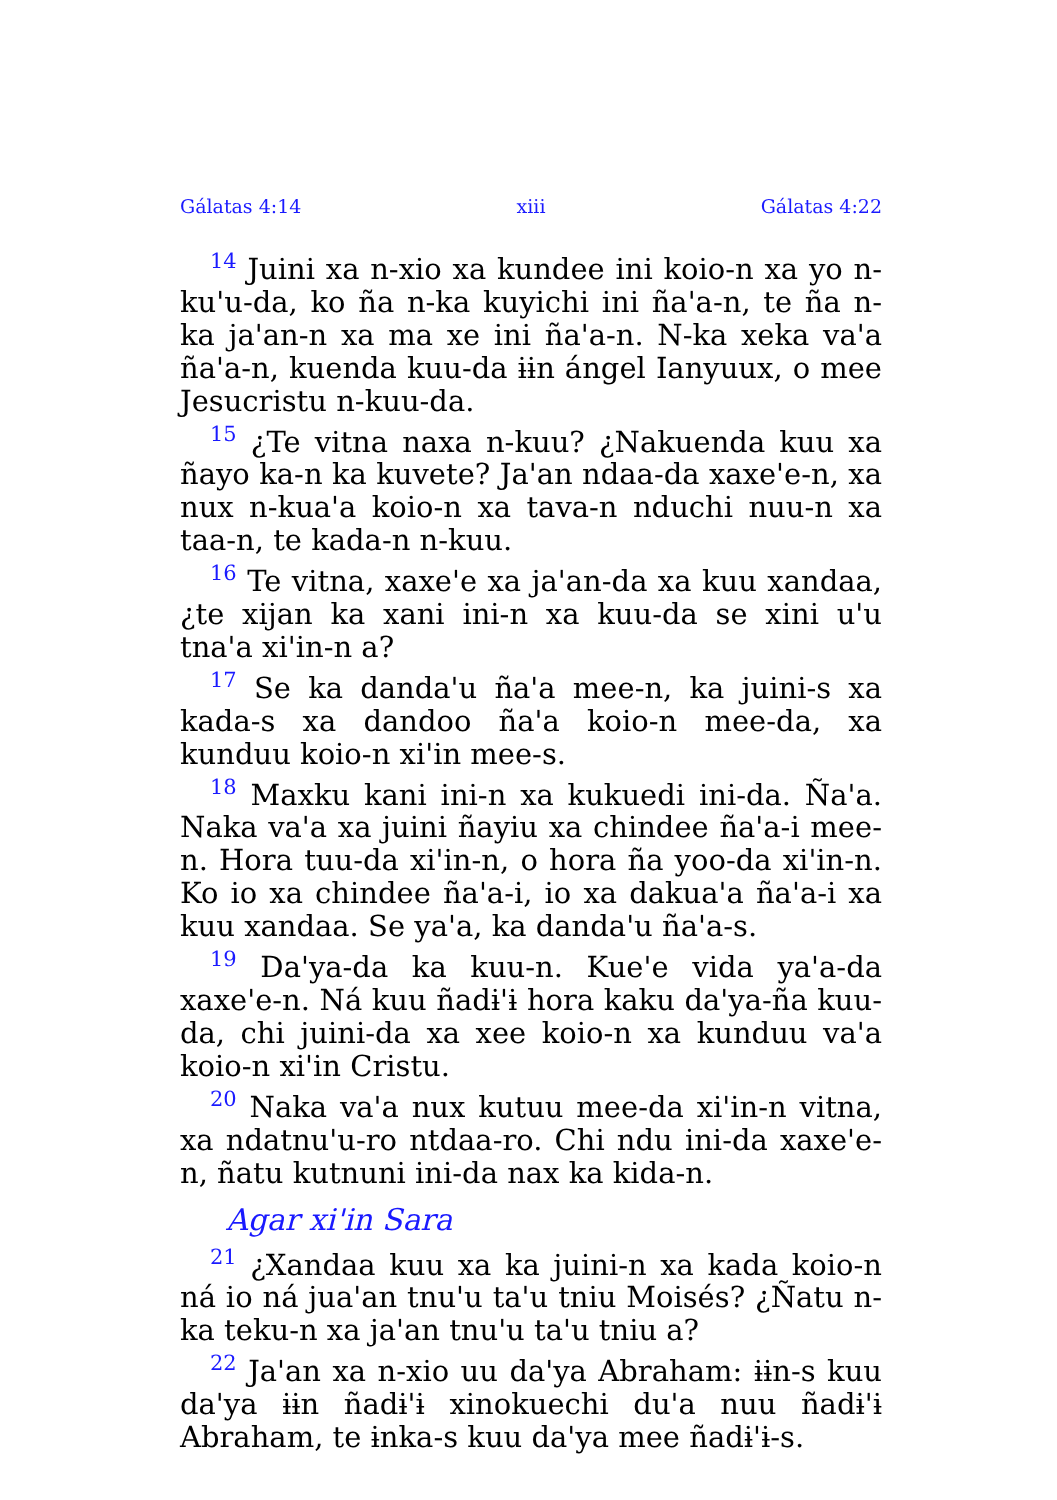Gálatas 4:14 xiii Gálatas 4:22
<sup>14</sup> Juini xa n-xio xa kundee ini koio-n xa yo n-ku'u-da, ko ña n-ka kuyichi ini ña'a-n, te ña n-ka ja'an-n xa ma xe ini ña'a-n. N-ka xeka va'a ña'a-n, kuenda kuu-da ɨɨn ángel Ianyuux, o mee Jesucristu n-kuu-da.
<sup>15</sup> ¿Te vitna naxa n-kuu? ¿Nakuenda kuu xa ñayo ka-n ka kuvete? Ja'an ndaa-da xaxe'e-n, xa nux n-kua'a koio-n xa tava-n nduchi nuu-n xa taa-n, te kada-n n-kuu.
<sup>16</sup> Te vitna, xaxe'e xa ja'an-da xa kuu xandaa, ¿te xijan ka xani ini-n xa kuu-da se xini u'u tna'a xi'in-n a?
<sup>17</sup> Se ka danda'u ña'a mee-n, ka juini-s xa kada-s xa dandoo ña'a koio-n mee-da, xa kunduu koio-n xi'in mee-s.
<sup>18</sup> Maxku kani ini-n xa kukuedi ini-da. Ña'a. Naka va'a xa juini ñayiu xa chindee ña'a-i mee-n. Hora tuu-da xi'in-n, o hora ña yoo-da xi'in-n. Ko io xa chindee ña'a-i, io xa dakua'a ña'a-i xa kuu xandaa. Se ya'a, ka danda'u ña'a-s.
<sup>19</sup> Da'ya-da ka kuu-n. Kue'e vida ya'a-da xaxe'e-n. Ná kuu ñadɨ'ɨ hora kaku da'ya-ña kuu-da, chi juini-da xa xee koio-n xa kunduu va'a koio-n xi'in Cristu.
<sup>20</sup> Naka va'a nux kutuu mee-da xi'in-n vitna, xa ndatnu'u-ro ntdaa-ro. Chi ndu ini-da xaxe'e-n, ñatu kutnuni ini-da nax ka kida-n.
Agar xi'in Sara
<sup>21</sup> ¿Xandaa kuu xa ka juini-n xa kada koio-n ná io ná jua'an tnu'u ta'u tniu Moisés? ¿Ñatu n-ka teku-n xa ja'an tnu'u ta'u tniu a?
<sup>22</sup> Ja'an xa n-xio uu da'ya Abraham: ɨɨn-s kuu da'ya ɨɨn ñadɨ'ɨ xinokuechi du'a nuu ñadɨ'ɨ Abraham, te ɨnka-s kuu da'ya mee ñadɨ'ɨ-s.